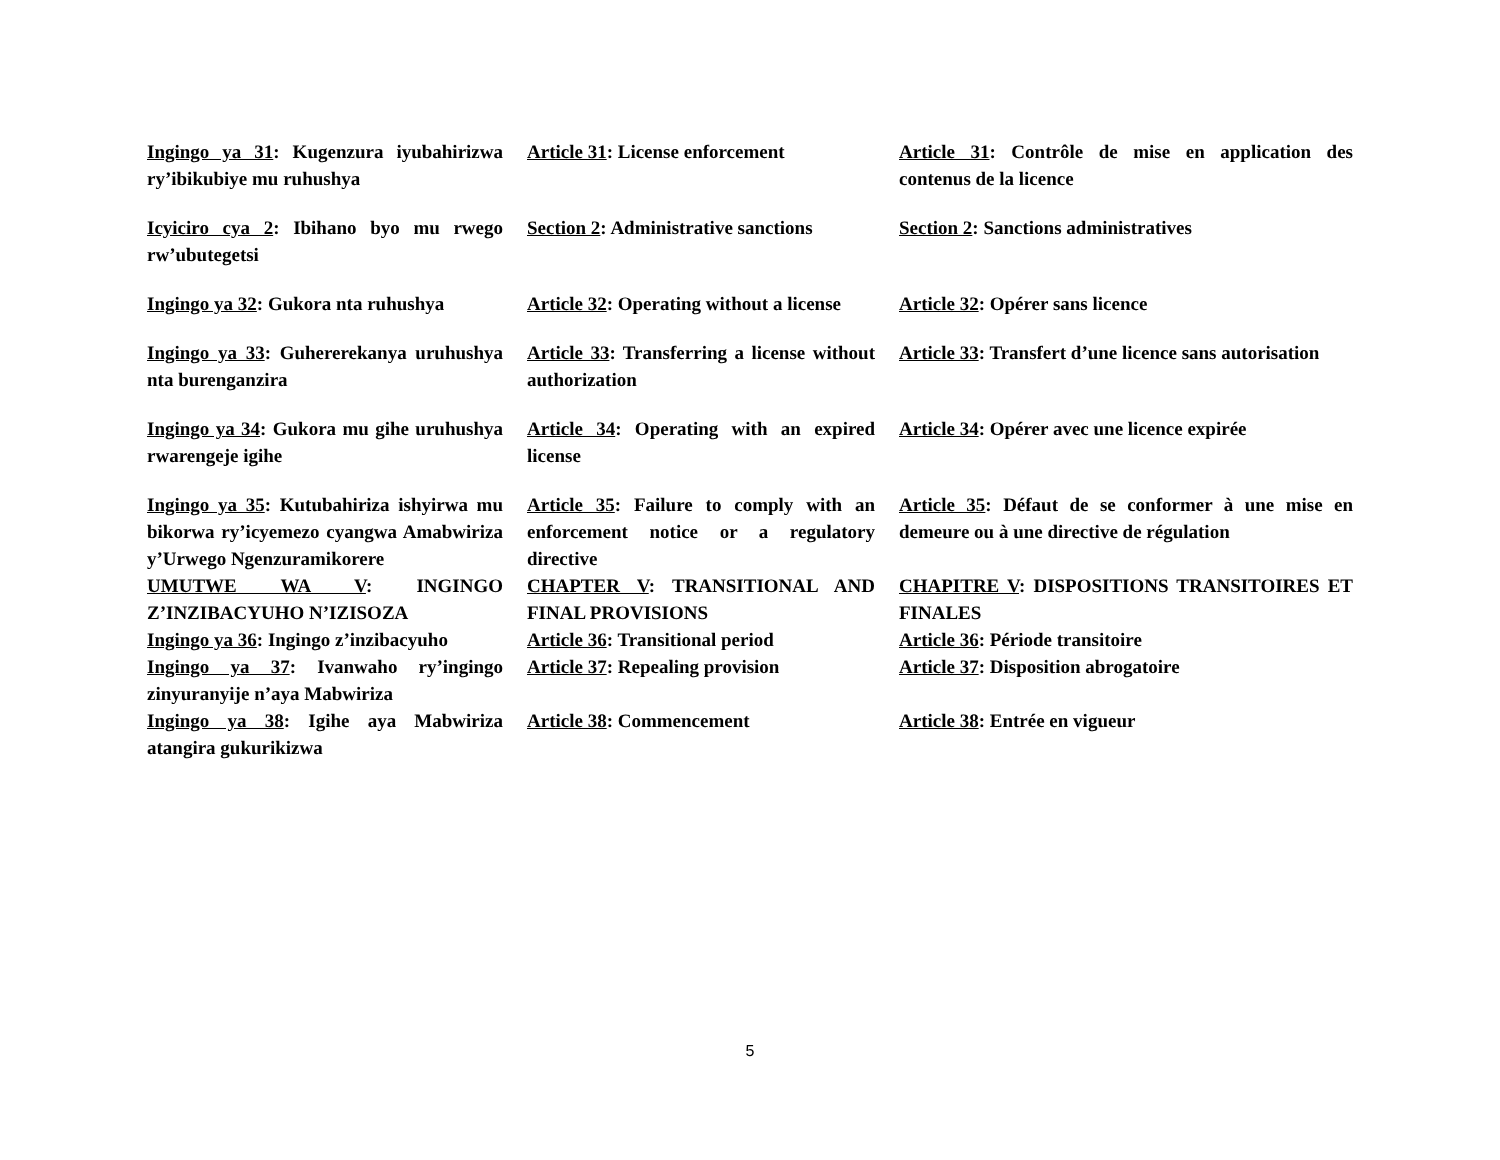Ingingo ya 31: Kugenzura iyubahirizwa ry’ibikubiye mu ruhushya
Article 31: License enforcement
Article 31: Contrôle de mise en application des contenus de la licence
Icyiciro cya 2: Ibihano byo mu rwego rw’ubutegetsi
Section 2: Administrative sanctions
Section 2: Sanctions administratives
Ingingo ya 32: Gukora nta ruhushya
Article 32: Operating without a license
Article 32: Opérer sans licence
Ingingo ya 33: Guhererekanya uruhushya nta burenganzira
Article 33: Transferring a license without authorization
Article 33: Transfert d’une licence sans autorisation
Ingingo ya 34: Gukora mu gihe uruhushya rwarengeje igihe
Article 34: Operating with an expired license
Article 34: Opérer avec une licence expirée
Ingingo ya 35: Kutubahiriza ishyirwa mu bikorwa ry’icyemezo cyangwa Amabwiriza y’Urwego Ngenzuramikorere
Article 35: Failure to comply with an enforcement notice or a regulatory directive
Article 35: Défaut de se conformer à une mise en demeure ou à une directive de régulation
UMUTWE WA V: INGINGO Z’INZIBACYUHO N’IZISOZA
CHAPTER V: TRANSITIONAL AND FINAL PROVISIONS
CHAPITRE V: DISPOSITIONS TRANSITOIRES ET FINALES
Ingingo ya 36: Ingingo z’inzibacyuho
Article 36: Transitional period
Article 36: Période transitoire
Ingingo ya 37: Ivanwaho ry’ingingo zinyuranyije n’aya Mabwiriza
Article 37: Repealing provision
Article 37: Disposition abrogatoire
Ingingo ya 38: Igihe aya Mabwiriza atangira gukurikizwa
Article 38: Commencement Article 38: Entrée en vigueur
5